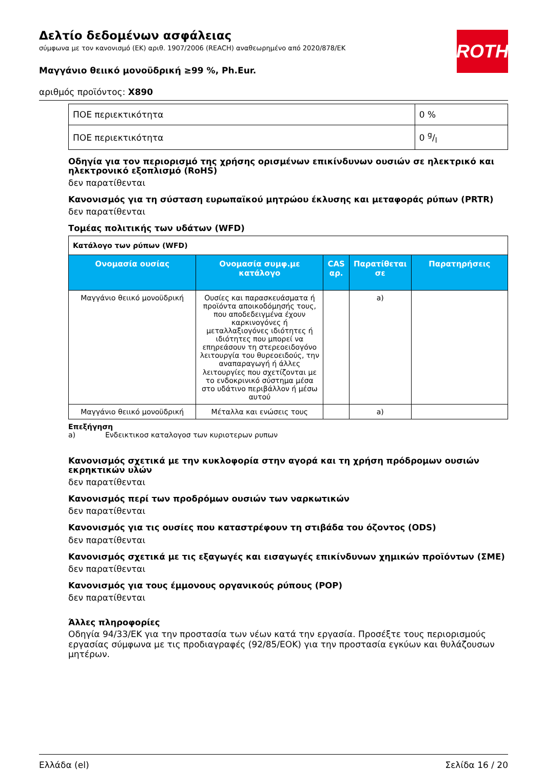Δελτίο δεδομένων ασφάλειας
σύμφωνα με τον κανονισμό (ΕΚ) αριθ. 1907/2006 (REACH) αναθεωρημένο από 2020/878/ΕΚ
ROTH
Μαγγάνιο θειικό μονοϋδρική ≥99 %, Ph.Eur.
αριθμός προϊόντος: X890
| ΠΟΕ περιεκτικότητα | 0 % |
| ΠΟΕ περιεκτικότητα | 0 g/l |
Οδηγία για τον περιορισμό της χρήσης ορισμένων επικίνδυνων ουσιών σε ηλεκτρικό και ηλεκτρονικό εξοπλισμό (RoHS)
δεν παρατίθενται
Κανονισμός για τη σύσταση ευρωπαϊκού μητρώου έκλυσης και μεταφοράς ρύπων (PRTR)
δεν παρατίθενται
Τομέας πολιτικής των υδάτων (WFD)
| Κατάλογο των ρύπων (WFD) | | | | |
| Ονομασία ουσίας | Ονομασία συμφ.με κατάλογο | CAS αρ. | Παρατίθεται σε | Παρατηρήσεις |
| Μαγγάνιο θειικό μονοϋδρική | Ουσίες και παρασκευάσματα ή προϊόντα αποικοδόμησής τους, που αποδεδειγμένα έχουν καρκινογόνες ή μεταλλαξιογόνες ιδιότητες ή ιδιότητες που μπορεί να επηρεάσουν τη στερεοειδογόνο λειτουργία του θυρεοειδούς, την αναπαραγωγή ή άλλες λειτουργίες που σχετίζονται με το ενδοκρινικό σύστημα μέσα στο υδάτινο περιβάλλον ή μέσω αυτού | | a) | |
| Μαγγάνιο θειικό μονοϋδρική | Μέταλλα και ενώσεις τους | | a) | |
Επεξήγηση
a) Ενδεικτικοσ καταλογοσ των κυριοτερων ρυπων
Κανονισμός σχετικά με την κυκλοφορία στην αγορά και τη χρήση πρόδρομων ουσιών εκρηκτικών υλών
δεν παρατίθενται
Κανονισμός περί των προδρόμων ουσιών των ναρκωτικών
δεν παρατίθενται
Κανονισμός για τις ουσίες που καταστρέφουν τη στιβάδα του όζοντος (ODS)
δεν παρατίθενται
Κανονισμός σχετικά με τις εξαγωγές και εισαγωγές επικίνδυνων χημικών προϊόντων (ΣΜΕ)
δεν παρατίθενται
Κανονισμός για τους έμμονους οργανικούς ρύπους (POP)
δεν παρατίθενται
Άλλες πληροφορίες
Οδηγία 94/33/ΕΚ για την προστασία των νέων κατά την εργασία. Προσέξτε τους περιορισμούς εργασίας σύμφωνα με τις προδιαγραφές (92/85/ΕΟΚ) για την προστασία εγκύων και θυλάζουσων μητέρων.
Ελλάδα (el) Σελίδα 16 / 20